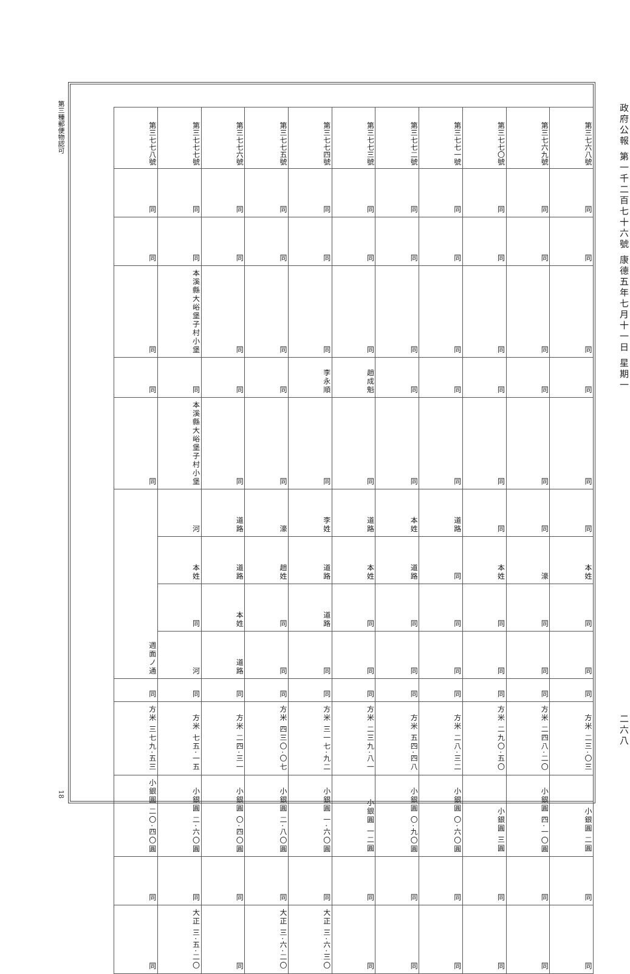政府公報 第一千二百七十六號 康德五年七月十一日 星期一 二六八
| 第三七六八號 | 第三七六九號 | 第三七七〇號 | 第三七七一號 | 第三七七二號 | 第三七七三號 | 第三七七四號 | 第三七七五號 | 第三七七六號 | 第三七七七號 | 第三七七八號 |
| --- | --- | --- | --- | --- | --- | --- | --- | --- | --- | --- |
| 同 | 同 | 同 | 同 | 同 | 同 | 同 | 同 | 同 | 同 | 同 |
| 同 | 同 | 同 | 同 | 同 | 同 | 同 | 同 | 同 | 同 | 同 |
| 同 | 同 | 同 | 同 | 同 | 同 | 同 | 同 | 同 | 本溪縣大峪堡子村小堡 | 同 |
| 同 | 同 | 同 | 同 | 同 | 趙成魁 | 李永順 | 同 | 同 | 同 | 同 |
| 同 | 同 | 同 | 同 | 同 | 同 | 同 | 同 | 同 | 本溪縣大峪堡子村小堡 | 同 |
| 同 | 同 | 同 | 道路 | 本姓 | 道路 | 李姓 | 濠 | 道路 | 河 | 週面ノ通 |
| 本姓 | 濠 | 本姓 | 同 | 道路 | 本姓 | 道路 | 趙姓 | 道路 | 本姓 | |
| 同 | 同 | 同 | 同 | 同 | 同 | 道路 | 同 | 本姓 | 同 | |
| 同 | 同 | 同 | 同 | 同 | 同 | 同 | 同 | 道路 | 河 | |
| 同 | 同 | 同 | 同 | 同 | 同 | 同 | 同 | 同 | 同 | 同 |
| 方米 二三·〇三 | 方米 二四八·二〇 | 方米 二九〇·五〇 | 方米 二八·三二 | 方米 五四·四八 | 方米 二三九·八一 | 方米 三一七·九二 | 方米 四三〇·〇七 | 方米 二四·三一 | 方米 七五·一五 | 方米 三七九·五三 |
| 小銀圓 二圓 | 小銀圓 四·一〇圓 | 小銀圓 三圓 | 小銀圓 〇·六〇圓 | 小銀圓 〇·九〇圓 | 小銀圓 一二圓 | 小銀圓 一·六〇圓 | 小銀圓 二·八〇圓 | 小銀圓 〇·四〇圓 | 小銀圓 二·六〇圓 | 小銀圓 二〇·四〇圓 |
| 同 | 同 | 同 | 同 | 同 | 同 | 同 | 同 | 同 | 同 | 同 |
| 同 | 同 | 同 | 同 | 同 | 同 | 大正 三·六·三〇 | 大正 三·六·二〇 | 同 | 大正 三·五·二〇 | 同 |
第三種郵便物認可 18